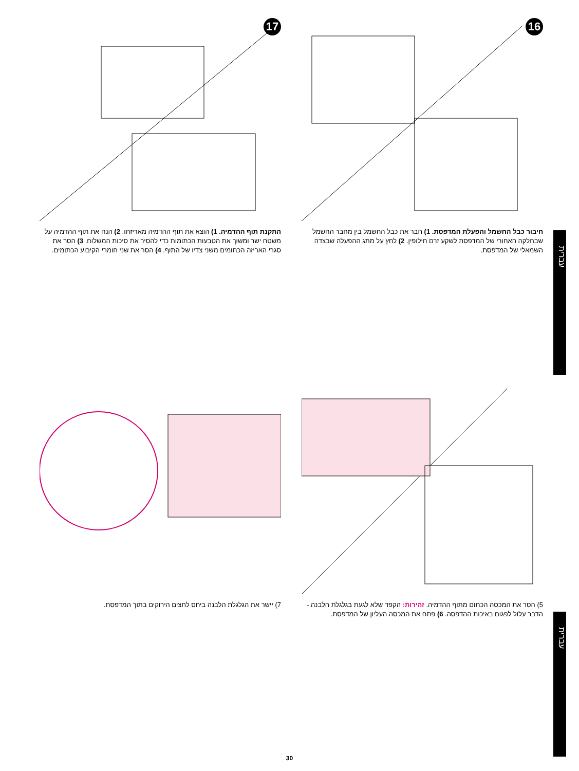עברית
עברית
16
חיבור כבל החשמל והפעלת המדפסת. 1) חבר את כבל החשמל בין מחבר החשמל שבחלקה האחורי של המדפסת לשקע זרם חילופין. 2) לחץ על מתג ההפעלה שבצדה השמאלי של המדפסת.
17
התקנת תוף ההדמיה. 1) הוצא את תוף ההדמיה מאריזתו. 2) הנח את תוף ההדמיה על משטח ישר ומשוך את הטבעות הכתומות כדי להסיר את סיכות המשלוח. 3) הסר את סגרי האריזה הכתומים משני צדיו של התוף. 4) הסר את שני חומרי הקיבוע הכתומים.
5) הסר את המכסה הכתום מתוף ההדמיה. זהירות: הקפד שלא לגעת בגלגלת הלבנה - הדבר עלול לפגום באיכות ההדפסה. 6) פתח את המכסה העליון של המדפסת.
7) יישר את הגלגלת הלבנה ביחס לחצים הירוקים בתוך המדפסת.
30